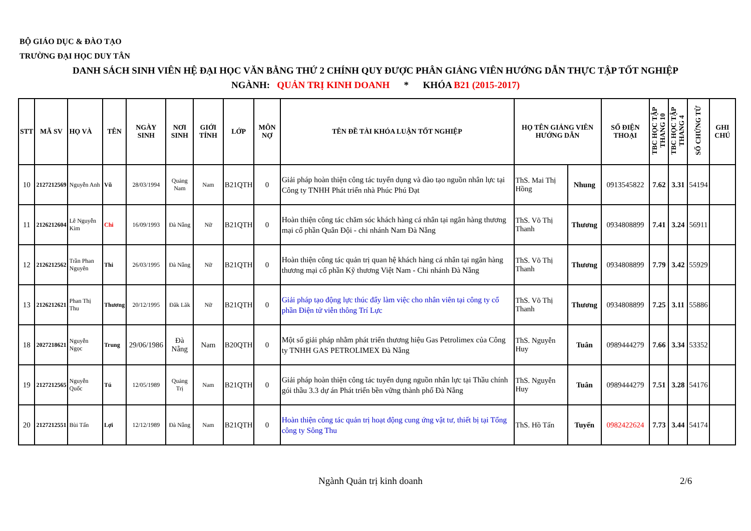BỘ GIÁO DỤC & ĐÀO TẠO
TRƯỜNG ĐẠI HỌC DUY TÂN
DANH SÁCH SINH VIÊN HỆ ĐẠI HỌC VĂN BẰNG THỨ 2 CHÍNH QUY ĐƯỢC PHÂN GIẢNG VIÊN HƯỚNG DẪN THỰC TẬP TỐT NGHIỆP
NGÀNH: QUẢN TRỊ KINH DOANH * KHÓA B21 (2015-2017)
| STT | MÃ SV | HỌ VÀ | TÊN | NGÀY SINH | NƠI SINH | GIỚI TÍNH | LỚP | MÔN NỢ | TÊN ĐỀ TÀI KHÓA LUẬN TỐT NGHIỆP | HỌ TÊN GIẢNG VIÊN HƯỚNG DẪN | | SỐ ĐIỆN THOẠI | TBC HỌC TẬP THANG 10 | TBC HỌC TẬP THANG 4 | SỐ CHỨNG TỪ | GHI CHÚ |
| --- | --- | --- | --- | --- | --- | --- | --- | --- | --- | --- | --- | --- | --- | --- | --- | --- |
| 10 | 2127212569 | Nguyễn Anh | Vũ | 28/03/1994 | Quảng Nam | Nam | B21QTH | 0 | Giải pháp hoàn thiện công tác tuyển dụng và đào tạo nguồn nhân lực tại Công ty TNHH Phát triển nhà Phúc Phú Đạt | ThS. Mai Thị Hồng | Nhung | 0913545822 | 7.62 | 3.31 | 54194 | |
| 11 | 2126212604 | Lê Nguyễn Kim | Chi | 16/09/1993 | Đà Nẵng | Nữ | B21QTH | 0 | Hoàn thiện công tác chăm sóc khách hàng cá nhân tại ngân hàng thương mại cổ phần Quân Đội - chi nhánh Nam Đà Nẵng | ThS. Võ Thị Thanh | Thương | 0934808899 | 7.41 | 3.24 | 56911 | |
| 12 | 2126212562 | Trần Phan Nguyên | Thi | 26/03/1995 | Đà Nẵng | Nữ | B21QTH | 0 | Hoàn thiện công tác quản trị quan hệ khách hàng cá nhân tại ngân hàng thương mại cổ phần Kỹ thương Việt Nam - Chi nhánh Đà Nẵng | ThS. Võ Thị Thanh | Thương | 0934808899 | 7.79 | 3.42 | 55929 | |
| 13 | 2126212621 | Phan Thị Thu | Thương | 20/12/1995 | Đăk Lăk | Nữ | B21QTH | 0 | Giải pháp tạo động lực thúc đẩy làm việc cho nhân viên tại công ty cổ phần Điện tử viễn thông Trí Lực | ThS. Võ Thị Thanh | Thương | 0934808899 | 7.25 | 3.11 | 55886 | |
| 18 | 2027218621 | Nguyễn Ngọc | Trung | 29/06/1986 | Đà Nẵng | Nam | B20QTH | 0 | Một số giải pháp nhằm phát triển thương hiệu Gas Petrolimex của Công ty TNHH GAS PETROLIMEX Đà Nẵng | ThS. Nguyễn Huy | Tuân | 0989444279 | 7.66 | 3.34 | 53352 | |
| 19 | 2127212565 | Nguyễn Quốc | Tú | 12/05/1989 | Quảng Trị | Nam | B21QTH | 0 | Giải pháp hoàn thiện công tác tuyển dụng nguồn nhân lực tại Thầu chính gói thầu 3.3 dự án Phát triển bền vững thành phố Đà Nẵng | ThS. Nguyễn Huy | Tuân | 0989444279 | 7.51 | 3.28 | 54176 | |
| 20 | 2127212551 | Bùi Tấn | Lợi | 12/12/1989 | Đà Nẵng | Nam | B21QTH | 0 | Hoàn thiện công tác quản trị hoạt động cung ứng vật tư, thiết bị tại Tổng công ty Sông Thu | ThS. Hồ Tấn | Tuyến | 0982422624 | 7.73 | 3.44 | 54174 | |
Ngành Quản trị kinh doanh 2/6